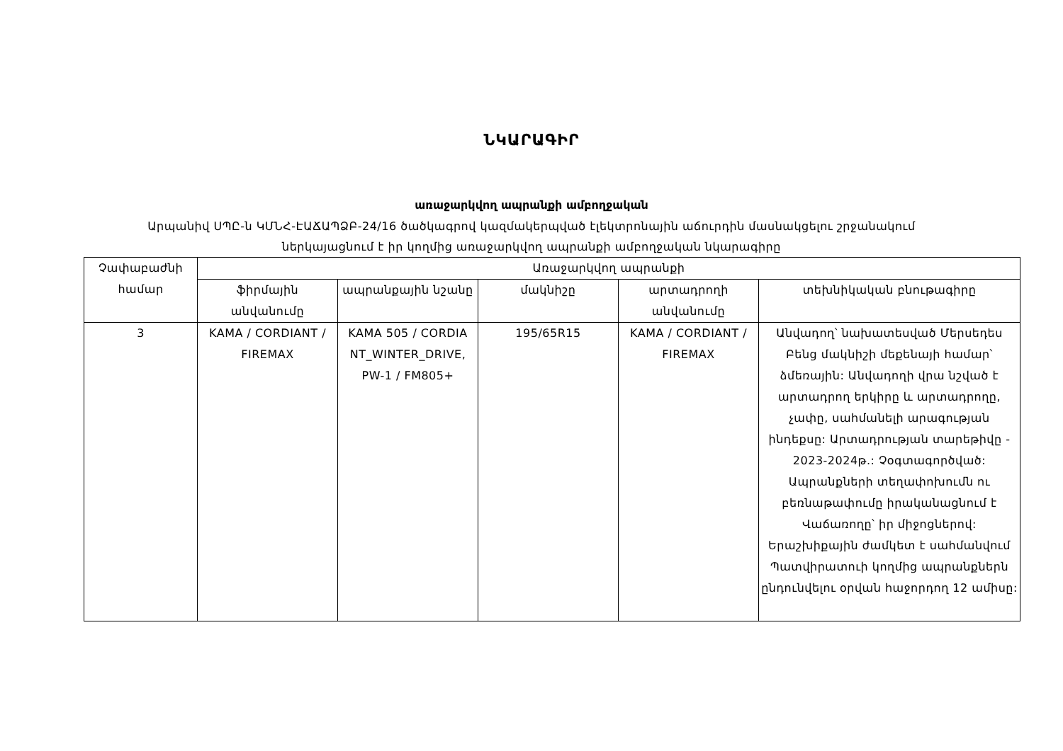ՆԿԱՐԱԳԻՐ
առաջարկվող ապրանքի ամբողջական
Արպանիվ ՍՊԸ-ն ԿՄՆՀ-ԷԱՃԱՊՁԲ-24/16 ծածկագրով կազմակերպված էլեկտրոնային աճուրդին մասնակցելու շրջանակում
ներկայացնում է իր կողմից առաջարկվող ապրանքի ամբողջական նկարագիրը
| Չափաբաժնի համար | Առաջարկվող ապրանքի | | | | |
| --- | --- | --- | --- | --- | --- |
| | ֆիրմային անվանումը | ապրանքային նշանը | մակնիշը | արտադրողի անվանումը | տեխնիկական բնութագիրը |
| 3 | KAMA / CORDIANT / FIREMAX | KAMA 505 / CORDIA NT_WINTER_DRIVE, PW-1 / FM805+ | 195/65R15 | KAMA / CORDIANT / FIREMAX | Անվադող՝ նախատեսված Մերսեդես Բենց մակնիշի մեքենայի համար՝ ձմեռային: Անվադողի վրա նշված է արտադրող երկիրը և արտադրողը, չափը, սահմանելի արագության ինդեքսը: Արտադրության տարեթիվը - 2023-2024թ.: Չօգտագործված: Ապրանքների տեղափոխումն ու բեռնաթափումը իրականացնում է Վաճառողը՝ իր միջոցներով: Երաշխիքային ժամկետ է սահմանվում Պատվիրատուի կողմից ապրանքներն ընդունվելու օրվան հաջորդող 12 ամիսը: |